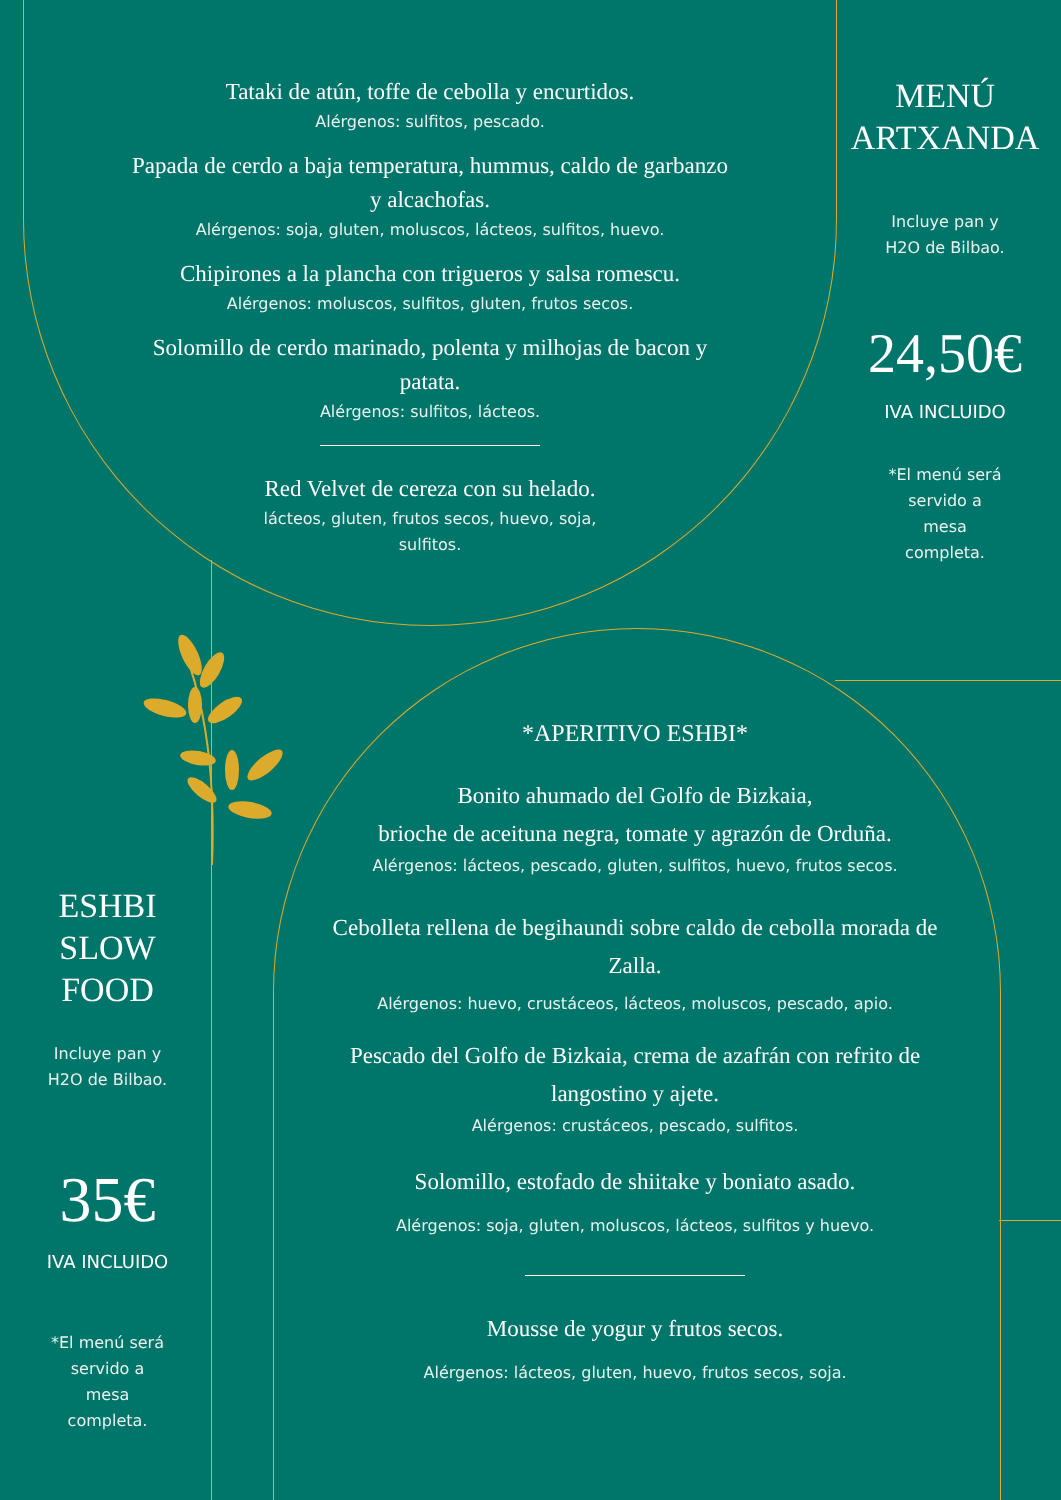Tataki de atún, toffe de cebolla y encurtidos.
Alérgenos: sulfitos, pescado.
Papada de cerdo a baja temperatura, hummus, caldo de garbanzo y alcachofas.
Alérgenos: soja, gluten, moluscos, lácteos, sulfitos, huevo.
Chipirones a la plancha con trigueros y salsa romescu.
Alérgenos: moluscos, sulfitos, gluten, frutos secos.
Solomillo de cerdo marinado, polenta y milhojas de bacon y patata.
Alérgenos: sulfitos, lácteos.
Red Velvet de cereza con su helado.
lácteos, gluten, frutos secos, huevo, soja, sulfitos.
MENÚ
ARTXANDA
Incluye pan y
H2O de Bilbao.
24,50€
IVA INCLUIDO
*El menú será
servido a
mesa
completa.
ESHBI
SLOW
FOOD
Incluye pan y
H2O de Bilbao.
35€
IVA INCLUIDO
*El menú será
servido a
mesa
completa.
*APERITIVO ESHBI*
Bonito ahumado del Golfo de Bizkaia,
brioche de aceituna negra, tomate y agrazón de Orduña.
Alérgenos: lácteos, pescado, gluten, sulfitos, huevo, frutos secos.
Cebolleta rellena de begihaundi sobre caldo de cebolla morada de Zalla.
Alérgenos: huevo, crustáceos, lácteos, moluscos, pescado, apio.
Pescado del Golfo de Bizkaia, crema de azafrán con refrito de langostino y ajete.
Alérgenos: crustáceos, pescado, sulfitos.
Solomillo, estofado de shiitake y boniato asado.
Alérgenos: soja, gluten, moluscos, lácteos, sulfitos y huevo.
Mousse de yogur y frutos secos.
Alérgenos: lácteos, gluten, huevo, frutos secos, soja.